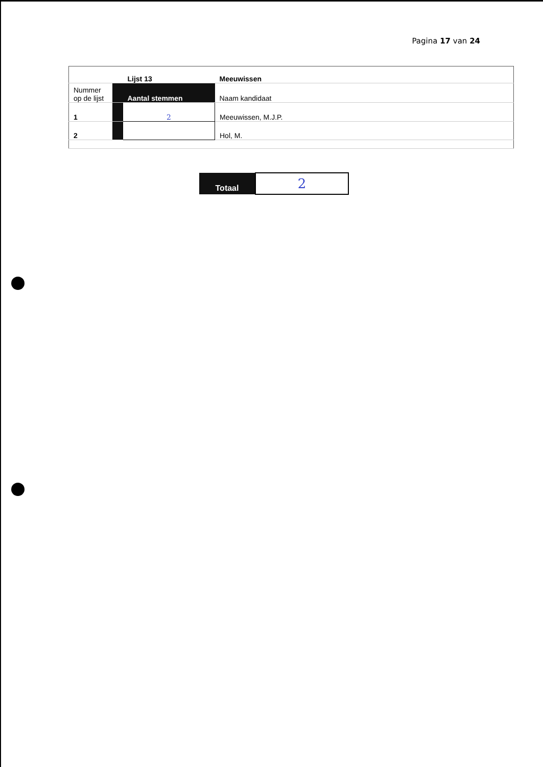Pagina 17 van 24
| | | Lijst 13 | Meeuwissen |
| Nummer op de lijst | | Aantal stemmen | Naam kandidaat |
| 1 | | 2 | Meeuwissen, M.J.P. |
| 2 | | | Hol, M. |
| Totaal | 2 |